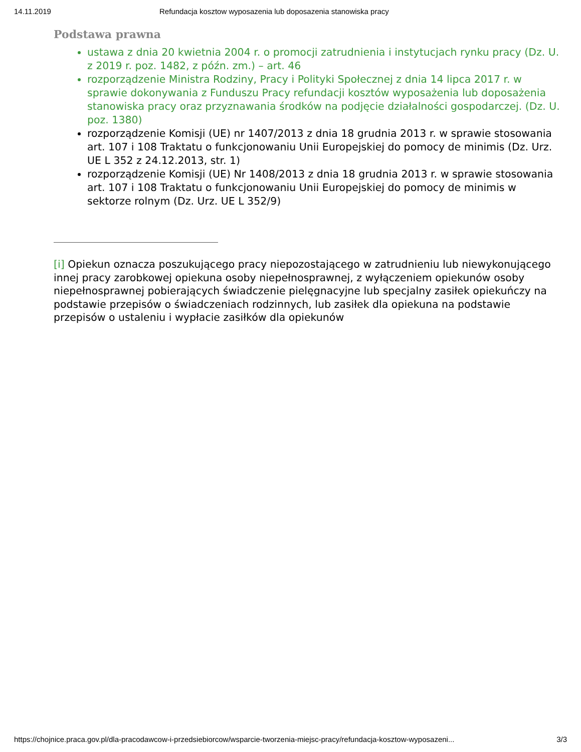14.11.2019 Refundacja kosztow wyposazenia lub doposazenia stanowiska pracy
Podstawa prawna
ustawa z dnia 20 kwietnia 2004 r. o promocji zatrudnienia i instytucjach rynku pracy (Dz. U. z 2019 r. poz. 1482, z późn. zm.) – art. 46
rozporządzenie Ministra Rodziny, Pracy i Polityki Społecznej z dnia 14 lipca 2017 r. w sprawie dokonywania z Funduszu Pracy refundacji kosztów wyposażenia lub doposażenia stanowiska pracy oraz przyznawania środków na podjęcie działalności gospodarczej. (Dz. U. poz. 1380)
rozporządzenie Komisji (UE) nr 1407/2013 z dnia 18 grudnia 2013 r. w sprawie stosowania art. 107 i 108 Traktatu o funkcjonowaniu Unii Europejskiej do pomocy de minimis (Dz. Urz. UE L 352 z 24.12.2013, str. 1)
rozporządzenie Komisji (UE) Nr 1408/2013 z dnia 18 grudnia 2013 r. w sprawie stosowania art. 107 i 108 Traktatu o funkcjonowaniu Unii Europejskiej do pomocy de minimis w sektorze rolnym (Dz. Urz. UE L 352/9)
[i] Opiekun oznacza poszukującego pracy niepozostającego w zatrudnieniu lub niewykonującego innej pracy zarobkowej opiekuna osoby niepełnosprawnej, z wyłączeniem opiekunów osoby niepełnosprawnej pobierających świadczenie pielęgnacyjne lub specjalny zasiłek opiekuńczy na podstawie przepisów o świadczeniach rodzinnych, lub zasiłek dla opiekuna na podstawie przepisów o ustaleniu i wypłacie zasiłków dla opiekunów
https://chojnice.praca.gov.pl/dla-pracodawcow-i-przedsiebiorcow/wsparcie-tworzenia-miejsc-pracy/refundacja-kosztow-wyposazeni... 3/3